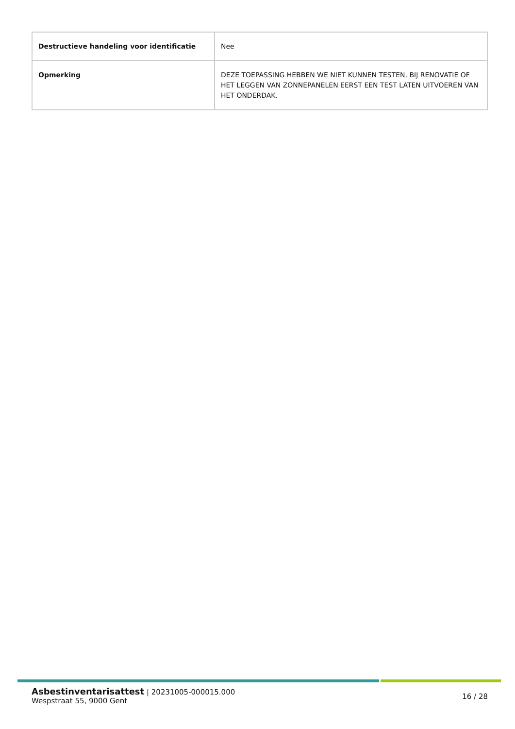| Destructieve handeling voor identificatie | Nee |
| Opmerking | DEZE TOEPASSING HEBBEN WE NIET KUNNEN TESTEN, BIJ RENOVATIE OF HET LEGGEN VAN ZONNEPANELEN EERST EEN TEST LATEN UITVOEREN VAN HET ONDERDAK. |
Asbestinventarisattest | 20231005-000015.000
Wespstraat 55, 9000 Gent
16 / 28